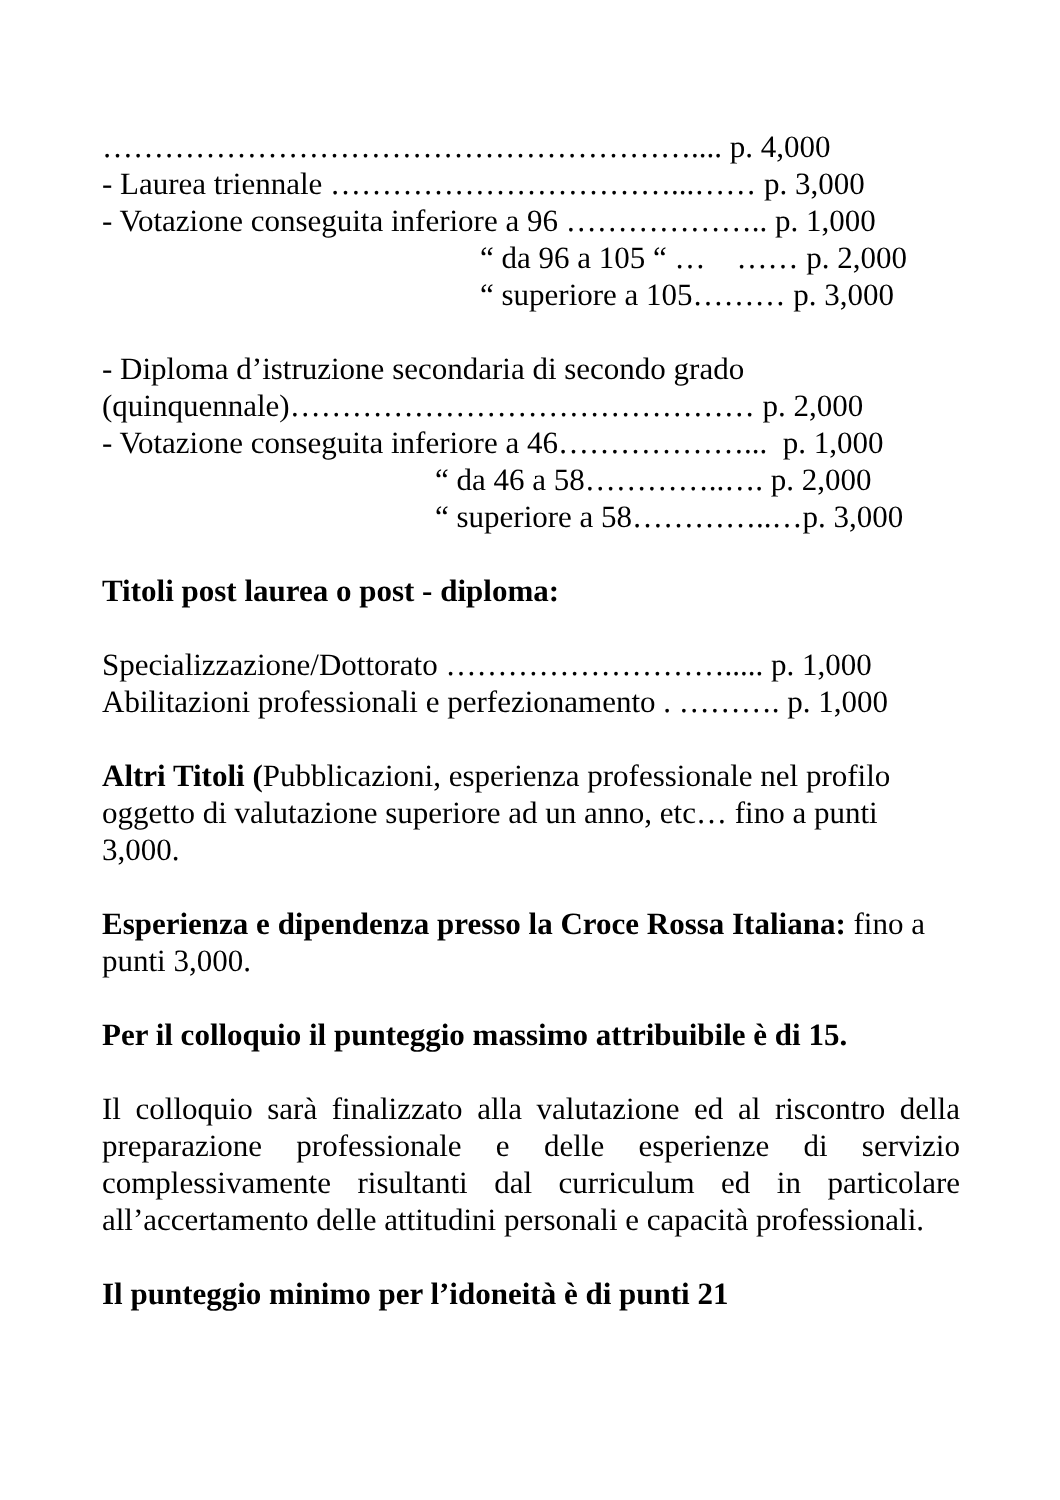………………………………………………….... p. 4,000
- Laurea triennale ……………………………...…… p. 3,000
- Votazione conseguita inferiore a 96 ……………….. p. 1,000
“ da 96 a 105 “ … …… p. 2,000
“ superiore a 105……… p. 3,000
- Diploma d’istruzione secondaria di secondo grado
(quinquennale)……………………………………… p. 2,000
- Votazione conseguita inferiore a 46………………... p. 1,000
“ da 46 a 58…………..…. p. 2,000
“ superiore a 58…………..…p. 3,000
Titoli post laurea o post - diploma:
Specializzazione/Dottorato ………………………..... p. 1,000
Abilitazioni professionali e perfezionamento . ………. p. 1,000
Altri Titoli (Pubblicazioni, esperienza professionale nel profilo oggetto di valutazione superiore ad un anno, etc… fino a punti 3,000.
Esperienza e dipendenza presso la Croce Rossa Italiana: fino a punti 3,000.
Per il colloquio il punteggio massimo attribuibile è di 15.
Il colloquio sarà finalizzato alla valutazione ed al riscontro della preparazione professionale e delle esperienze di servizio complessivamente risultanti dal curriculum ed in particolare all’accertamento delle attitudini personali e capacità professionali.
Il punteggio minimo per l’idoneità è di punti 21